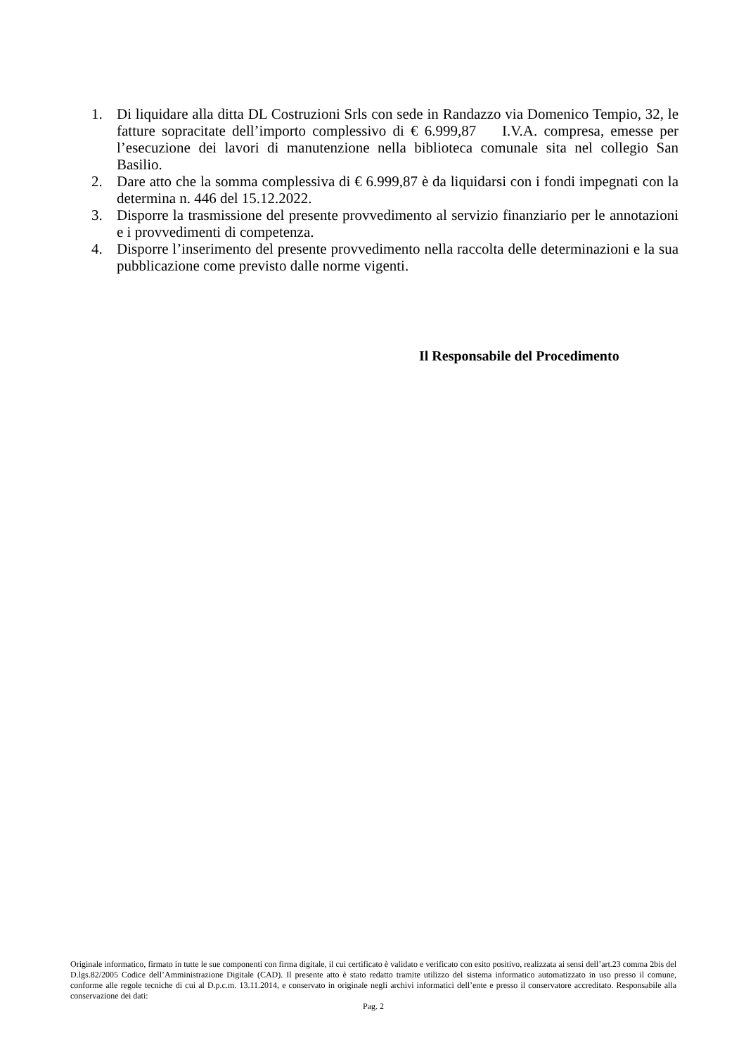1. Di liquidare alla ditta DL Costruzioni Srls con sede in Randazzo via Domenico Tempio, 32, le fatture sopracitate dell’importo complessivo di € 6.999,87 I.V.A. compresa, emesse per l’esecuzione dei lavori di manutenzione nella biblioteca comunale sita nel collegio San Basilio.
2. Dare atto che la somma complessiva di € 6.999,87 è da liquidarsi con i fondi impegnati con la determina n. 446 del 15.12.2022.
3. Disporre la trasmissione del presente provvedimento al servizio finanziario per le annotazioni e i provvedimenti di competenza.
4. Disporre l’inserimento del presente provvedimento nella raccolta delle determinazioni e la sua pubblicazione come previsto dalle norme vigenti.
Il Responsabile del Procedimento
Originale informatico, firmato in tutte le sue componenti con firma digitale, il cui certificato è validato e verificato con esito positivo, realizzata ai sensi dell’art.23 comma 2bis del D.lgs.82/2005 Codice dell’Amministrazione Digitale (CAD). Il presente atto è stato redatto tramite utilizzo del sistema informatico automatizzato in uso presso il comune, conforme alle regole tecniche di cui al D.p.c.m. 13.11.2014, e conservato in originale negli archivi informatici dell’ente e presso il conservatore accreditato. Responsabile alla conservazione dei dati:
Pag. 2